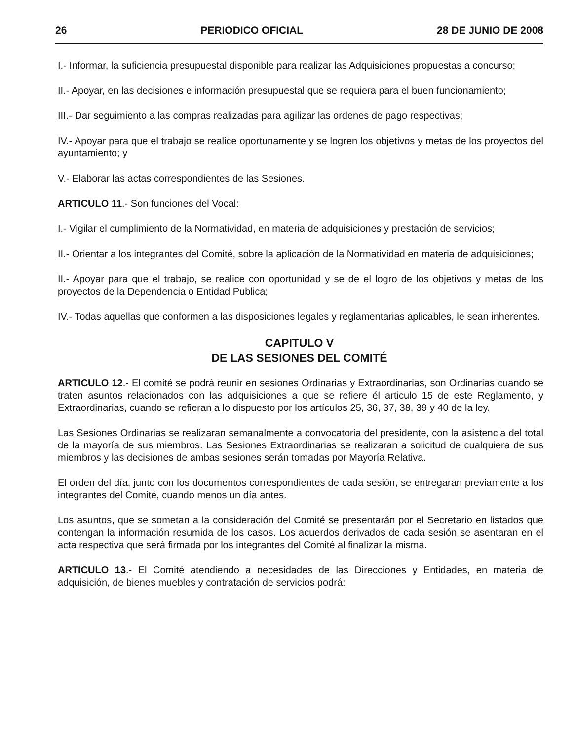26 PERIODICO OFICIAL 28 DE JUNIO DE 2008
I.- Informar, la suficiencia presupuestal disponible para realizar las Adquisiciones propuestas a concurso;
II.- Apoyar, en las decisiones e información presupuestal que se requiera para el buen funcionamiento;
III.- Dar seguimiento a las compras realizadas para agilizar las ordenes de pago respectivas;
IV.- Apoyar para que el trabajo se realice oportunamente y se logren los objetivos y metas de los proyectos del ayuntamiento; y
V.- Elaborar las actas correspondientes de las Sesiones.
ARTICULO 11.- Son funciones del Vocal:
I.- Vigilar el cumplimiento de la Normatividad, en materia de adquisiciones y prestación de servicios;
II.- Orientar a los integrantes del Comité, sobre la aplicación de la Normatividad en materia de adquisiciones;
II.- Apoyar para que el trabajo, se realice con oportunidad y se de el logro de los objetivos y metas de los proyectos de la Dependencia o Entidad Publica;
IV.- Todas aquellas que conformen a las disposiciones legales y reglamentarias aplicables, le sean inherentes.
CAPITULO V
DE LAS SESIONES DEL COMITÉ
ARTICULO 12.- El comité se podrá reunir en sesiones Ordinarias y Extraordinarias, son Ordinarias cuando se traten asuntos relacionados con las adquisiciones a que se refiere él articulo 15 de este Reglamento, y Extraordinarias, cuando se refieran a lo dispuesto por los artículos 25, 36, 37, 38, 39 y 40 de la ley.
Las Sesiones Ordinarias se realizaran semanalmente a convocatoria del presidente, con la asistencia del total de la mayoría de sus miembros. Las Sesiones Extraordinarias se realizaran a solicitud de cualquiera de sus miembros y las decisiones de ambas sesiones serán tomadas por Mayoría Relativa.
El orden del día, junto con los documentos correspondientes de cada sesión, se entregaran previamente a los integrantes del Comité, cuando menos un día antes.
Los asuntos, que se sometan a la consideración del Comité se presentarán por el Secretario en listados que contengan la información resumida de los casos. Los acuerdos derivados de cada sesión se asentaran en el acta respectiva que será firmada por los integrantes del Comité al finalizar la misma.
ARTICULO 13.- El Comité atendiendo a necesidades de las Direcciones y Entidades, en materia de adquisición, de bienes muebles y contratación de servicios podrá: